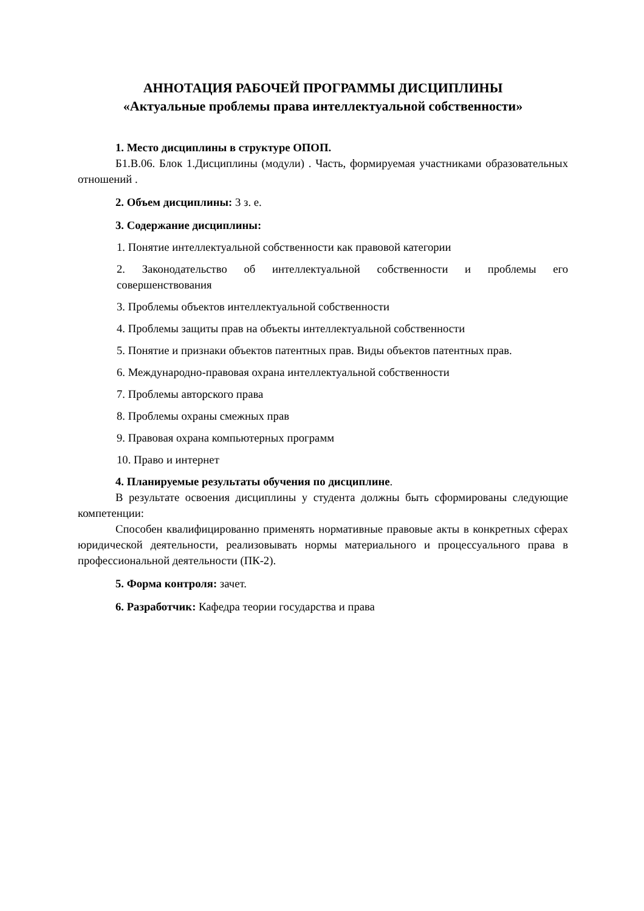АННОТАЦИЯ РАБОЧЕЙ ПРОГРАММЫ ДИСЦИПЛИНЫ
«Актуальные проблемы права интеллектуальной собственности»
1. Место дисциплины в структуре ОПОП.
Б1.В.06. Блок 1.Дисциплины (модули) . Часть, формируемая участниками образовательных отношений .
2. Объем дисциплины: 3 з. е.
3. Содержание дисциплины:
1. Понятие интеллектуальной собственности как правовой категории
2. Законодательство об интеллектуальной собственности и проблемы его совершенствования
3. Проблемы объектов интеллектуальной собственности
4. Проблемы защиты прав на объекты интеллектуальной собственности
5. Понятие и признаки объектов патентных прав. Виды объектов патентных прав.
6. Международно-правовая охрана интеллектуальной собственности
7. Проблемы авторского права
8. Проблемы охраны смежных прав
9. Правовая охрана компьютерных программ
10. Право и интернет
4. Планируемые результаты обучения по дисциплине.
В результате освоения дисциплины у студента должны быть сформированы следующие компетенции:
Способен квалифицированно применять нормативные правовые акты в конкретных сферах юридической деятельности, реализовывать нормы материального и процессуального права в профессиональной деятельности (ПК-2).
5. Форма контроля: зачет.
6. Разработчик: Кафедра теории государства и права